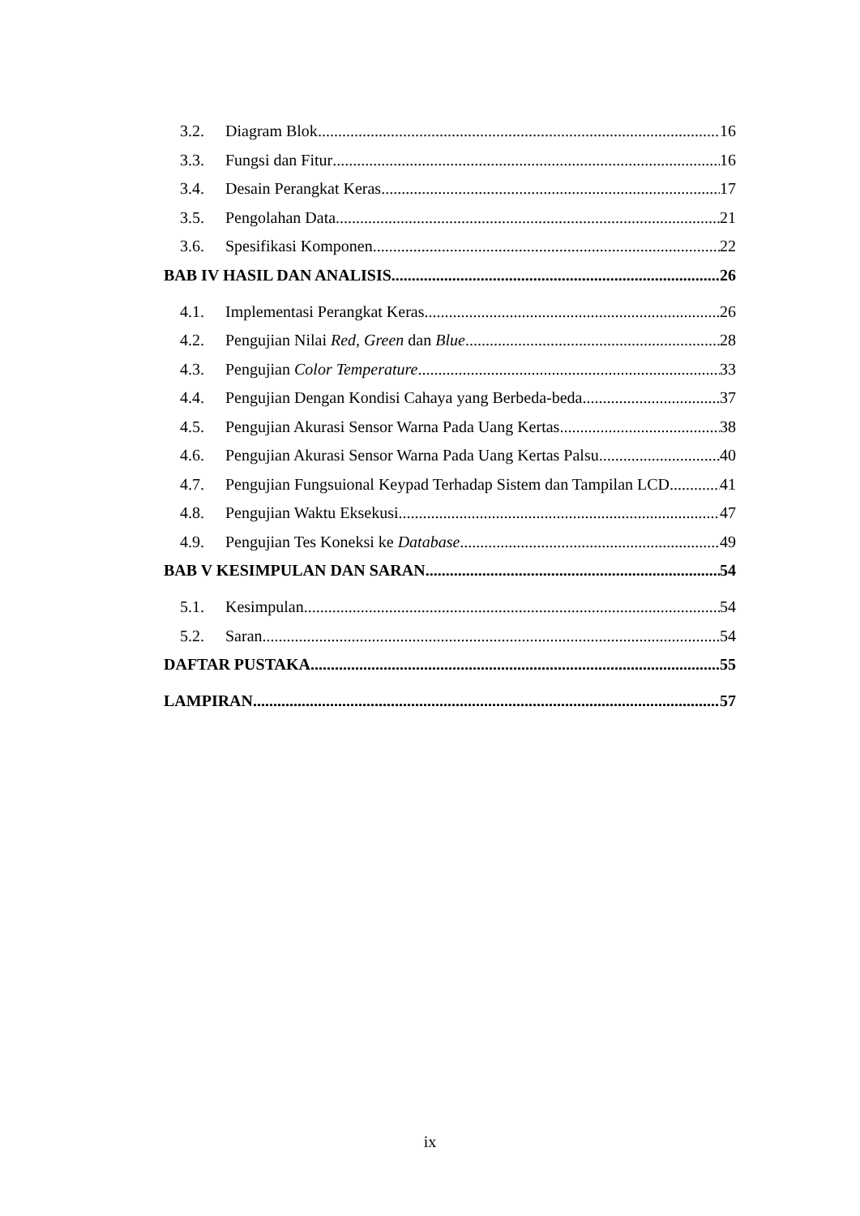3.2. Diagram Blok 16
3.3. Fungsi dan Fitur 16
3.4. Desain Perangkat Keras 17
3.5. Pengolahan Data 21
3.6. Spesifikasi Komponen 22
BAB IV HASIL DAN ANALISIS 26
4.1. Implementasi Perangkat Keras 26
4.2. Pengujian Nilai Red, Green dan Blue 28
4.3. Pengujian Color Temperature 33
4.4. Pengujian Dengan Kondisi Cahaya yang Berbeda-beda 37
4.5. Pengujian Akurasi Sensor Warna Pada Uang Kertas 38
4.6. Pengujian Akurasi Sensor Warna Pada Uang Kertas Palsu 40
4.7. Pengujian Fungsuional Keypad Terhadap Sistem dan Tampilan LCD 41
4.8. Pengujian Waktu Eksekusi 47
4.9. Pengujian Tes Koneksi ke Database 49
BAB V KESIMPULAN DAN SARAN 54
5.1. Kesimpulan 54
5.2. Saran 54
DAFTAR PUSTAKA 55
LAMPIRAN 57
ix